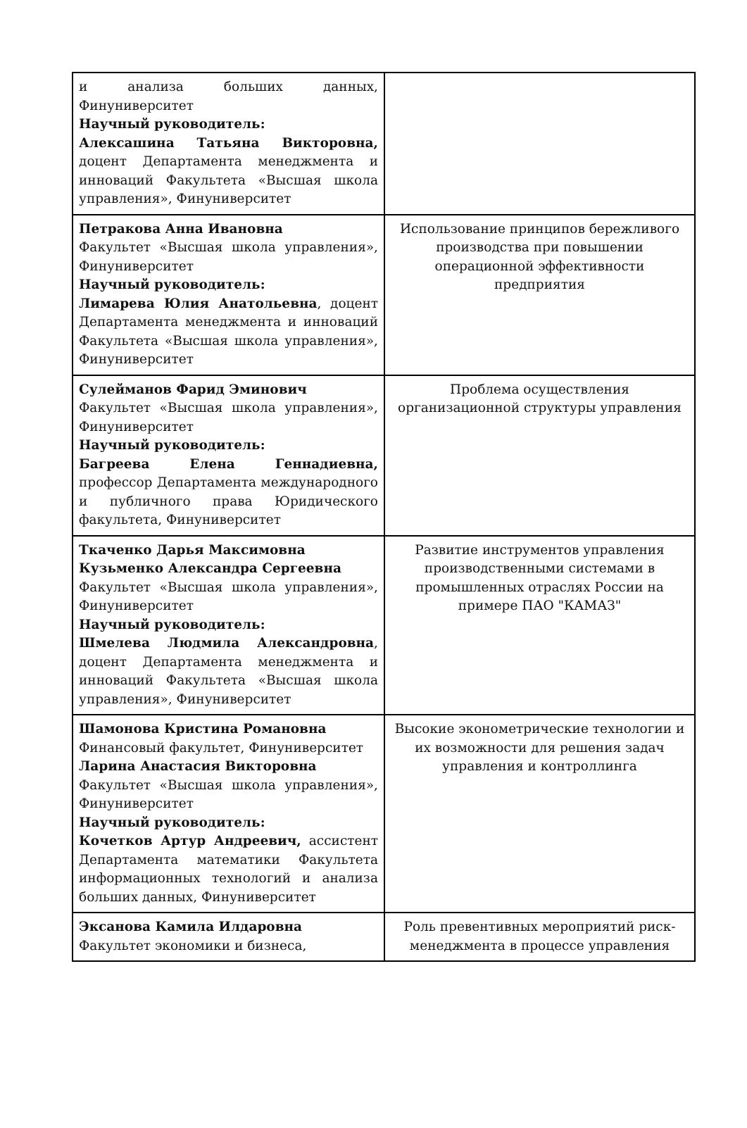| и анализа больших данных, Финуниверситет Научный руководитель: Алексашина Татьяна Викторовна, доцент Департамента менеджмента и инноваций Факультета «Высшая школа управления», Финуниверситет | |
| Петракова Анна Ивановна Факультет «Высшая школа управления», Финуниверситет Научный руководитель: Лимарева Юлия Анатольевна , доцент Департамента менеджмента и инноваций Факультета «Высшая школа управления», Финуниверситет | Использование принципов бережливого производства при повышении операционной эффективности предприятия |
| Сулейманов Фарид Эминович Факультет «Высшая школа управления», Финуниверситет Научный руководитель: Багреева Елена Геннадиевна, профессор Департамента международного и публичного права Юридического факультета, Финуниверситет | Проблема осуществления организационной структуры управления |
| Ткаченко Дарья Максимовна Кузьменко Александра Сергеевна Факультет «Высшая школа управления», Финуниверситет Научный руководитель: Шмелева Людмила Александровна , доцент Департамента менеджмента и инноваций Факультета «Высшая школа управления», Финуниверситет | Развитие инструментов управления производственными системами в промышленных отраслях России на примере ПАО "КАМАЗ" |
| Шамонова Кристина Романовна Финансовый факультет, Финуниверситет Ларина Анастасия Викторовна Факультет «Высшая школа управления», Финуниверситет Научный руководитель: Кочетков Артур Андреевич, ассистент Департамента математики Факультета информационных технологий и анализа больших данных, Финуниверситет | Высокие эконометрические технологии и их возможности для решения задач управления и контроллинга |
| Эксанова Камила Илдаровна Факультет экономики и бизнеса, | Роль превентивных мероприятий риск-менеджмента в процессе управления |